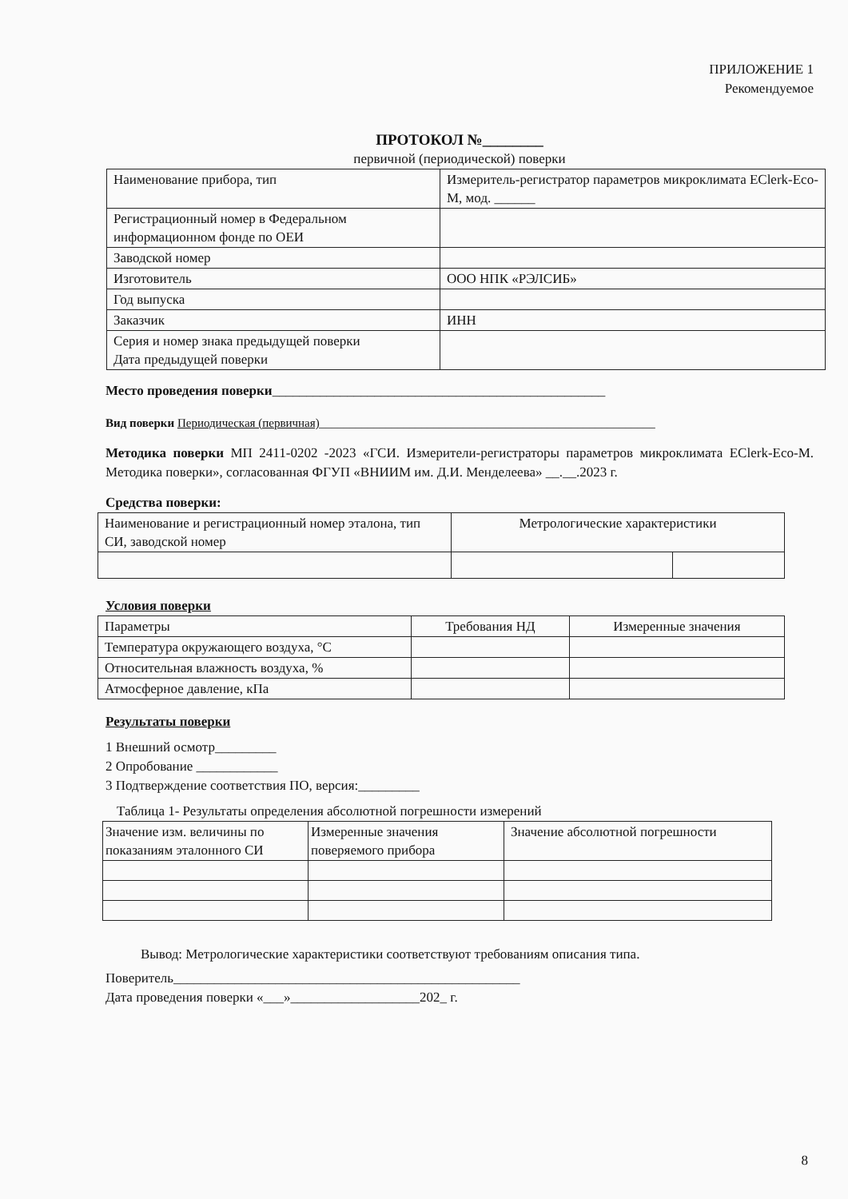ПРИЛОЖЕНИЕ 1
Рекомендуемое
ПРОТОКОЛ №________
первичной (периодической) поверки
| Наименование прибора, тип | Измеритель-регистратор параметров микроклимата EClerk-Eco-M, мод. ______ |
| Регистрационный номер в Федеральном информационном фонде по ОЕИ | |
| Заводской номер | |
| Изготовитель | ООО НПК «РЭЛСИБ» |
| Год выпуска | |
| Заказчик | ИНН |
| Серия и номер знака предыдущей поверки Дата предыдущей поверки | |
Место проведения поверки_________________________________________________
Вид поверки Периодическая (первичная)________________________________________________________
Методика поверки МП 2411-0202 -2023 «ГСИ. Измерители-регистраторы параметров микроклимата EClerk-Eco-M. Методика поверки», согласованная ФГУП «ВНИИМ им. Д.И. Менделеева» __.__.2023 г.
Средства поверки:
| Наименование и регистрационный номер эталона, тип СИ, заводской номер | Метрологические характеристики | |
Условия поверки
| Параметры | Требования НД | Измеренные значения |
| Температура окружающего воздуха, °С | | |
| Относительная влажность воздуха, % | | |
| Атмосферное давление, кПа | | |
Результаты поверки
1 Внешний осмотр_________
2 Опробование ____________
3 Подтверждение соответствия ПО, версия:_________
Таблица 1- Результаты определения абсолютной погрешности измерений
| Значение изм. величины по показаниям эталонного СИ | Измеренные значения поверяемого прибора | Значение абсолютной погрешности |
Вывод: Метрологические характеристики соответствуют требованиям описания типа.
Поверитель___________________________________________________
Дата проведения поверки «___»___________________202_ г.
8